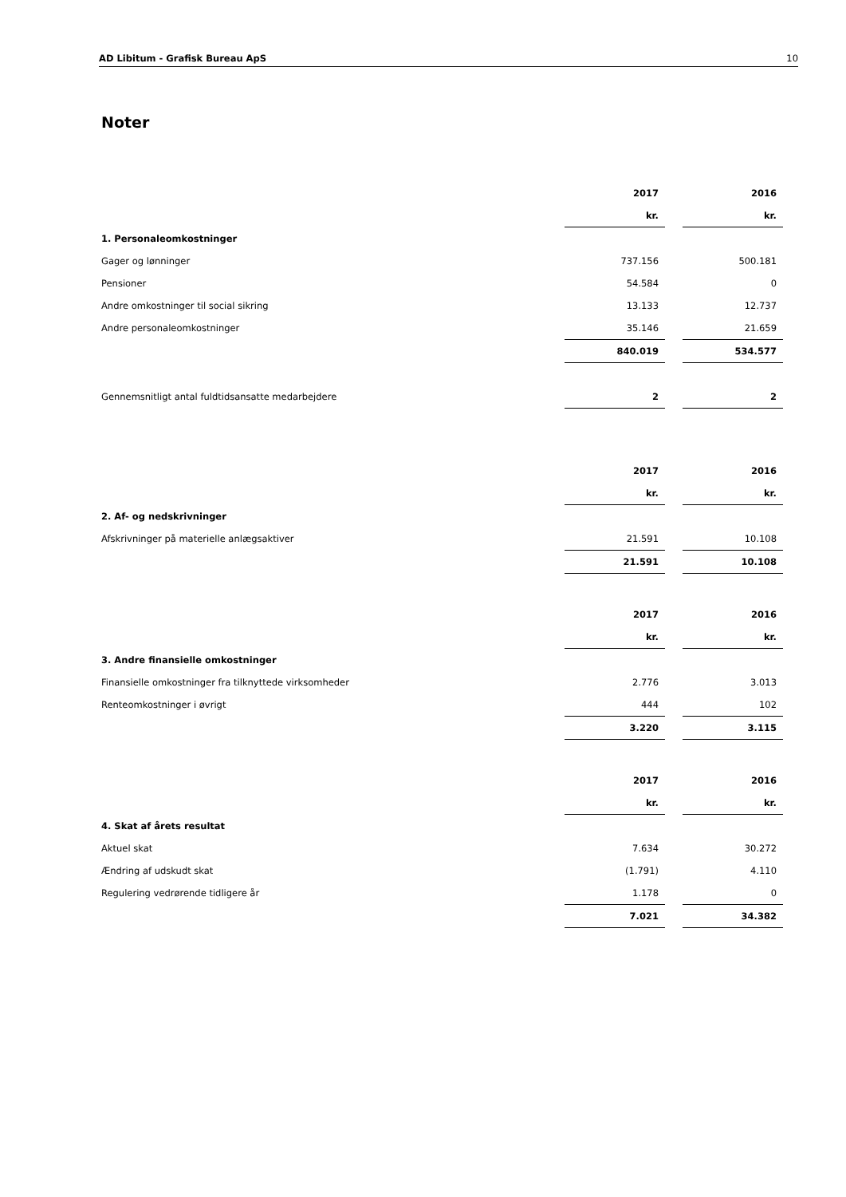AD Libitum - Grafisk Bureau ApS 10
Noter
| | 2017 | | 2016 |
| | kr. | | kr. |
| 1. Personaleomkostninger | | | |
| Gager og lønninger | 737.156 | | 500.181 |
| Pensioner | 54.584 | | 0 |
| Andre omkostninger til social sikring | 13.133 | | 12.737 |
| Andre personaleomkostninger | 35.146 | | 21.659 |
| | 840.019 | | 534.577 |
| Gennemsnitligt antal fuldtidsansatte medarbejdere | 2 | | 2 |
| | 2017 | | 2016 |
| | kr. | | kr. |
| 2. Af- og nedskrivninger | | | |
| Afskrivninger på materielle anlægsaktiver | 21.591 | | 10.108 |
| | 21.591 | | 10.108 |
| | 2017 | | 2016 |
| | kr. | | kr. |
| 3. Andre finansielle omkostninger | | | |
| Finansielle omkostninger fra tilknyttede virksomheder | 2.776 | | 3.013 |
| Renteomkostninger i øvrigt | 444 | | 102 |
| | 3.220 | | 3.115 |
| | 2017 | | 2016 |
| | kr. | | kr. |
| 4. Skat af årets resultat | | | |
| Aktuel skat | 7.634 | | 30.272 |
| Ændring af udskudt skat | (1.791) | | 4.110 |
| Regulering vedrørende tidligere år | 1.178 | | 0 |
| | 7.021 | | 34.382 |